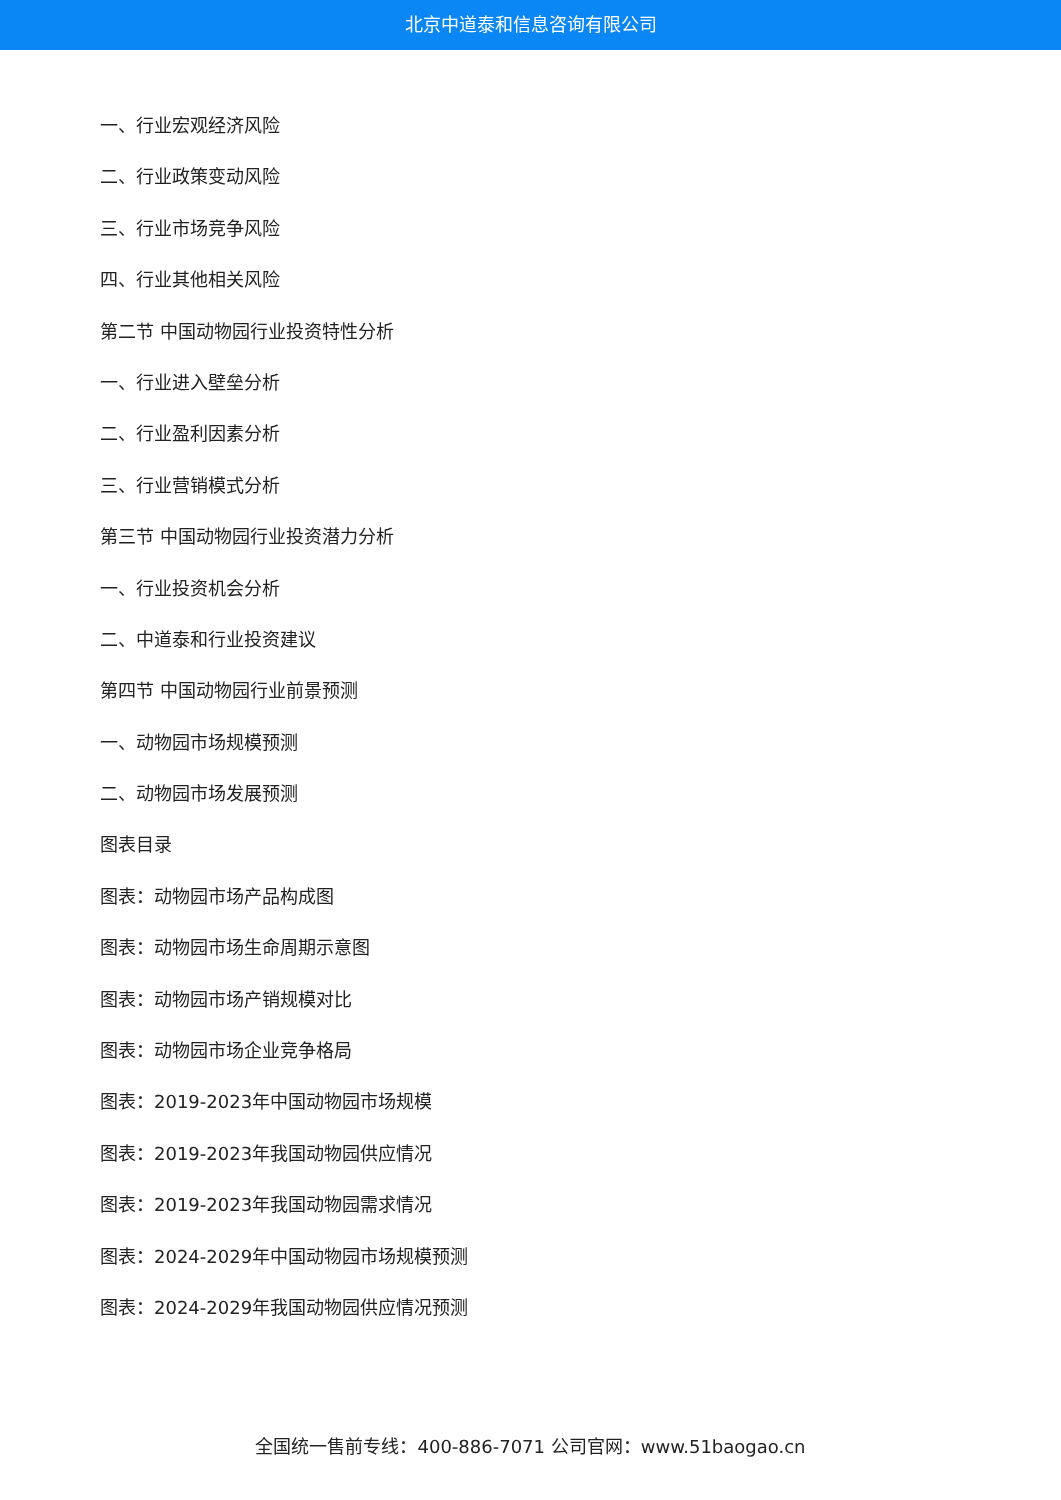北京中道泰和信息咨询有限公司
一、行业宏观经济风险
二、行业政策变动风险
三、行业市场竞争风险
四、行业其他相关风险
第二节 中国动物园行业投资特性分析
一、行业进入壁垒分析
二、行业盈利因素分析
三、行业营销模式分析
第三节 中国动物园行业投资潜力分析
一、行业投资机会分析
二、中道泰和行业投资建议
第四节 中国动物园行业前景预测
一、动物园市场规模预测
二、动物园市场发展预测
图表目录
图表：动物园市场产品构成图
图表：动物园市场生命周期示意图
图表：动物园市场产销规模对比
图表：动物园市场企业竞争格局
图表：2019-2023年中国动物园市场规模
图表：2019-2023年我国动物园供应情况
图表：2019-2023年我国动物园需求情况
图表：2024-2029年中国动物园市场规模预测
图表：2024-2029年我国动物园供应情况预测
全国统一售前专线：400-886-7071 公司官网：www.51baogao.cn